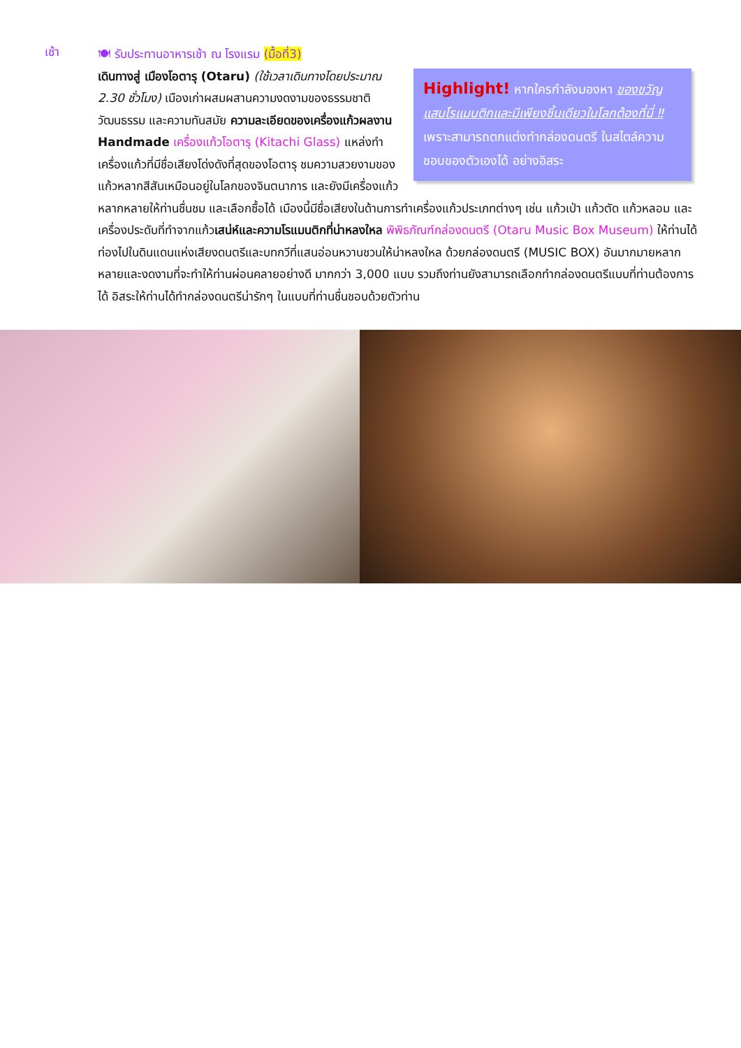เช้า
🍽 รับประทานอาหารเช้า ณ โรงแรม (มื้อที่3)
Highlight! หากใครกำลังมองหา ของขวัญแสนโรแมนติกและมีเพียงชิ้นเดียวในโลกต้องที่นี่ ‼ เพราะสามารถตกแต่งทำกล่องดนตรี ในสไตล์ความชอบของตัวเองได้ อย่างอิสระ
เดินทางสู่ เมืองโอตารุ (Otaru) (ใช้เวลาเดินทางโดยประมาณ 2.30 ชั่วโมง) เมืองเก่าผสมผสานความงดงามของธรรมชาติ วัฒนธรรม และความทันสมัย ความละเอียดของเครื่องแก้วผลงาน Handmade เครื่องแก้วโอตารุ (Kitachi Glass) แหล่งทำเครื่องแก้วที่มีชื่อเสียงโด่งดังที่สุดของโอตารุ ชมความสวยงามของแก้วหลากสีสันเหมือนอยู่ในโลกของจินตนาการ และยังมีเครื่องแก้วหลากหลายให้ท่านชื่นชม และเลือกซื้อได้ เมืองนี้มีชื่อเสียงในด้านการทำเครื่องแก้วประเภทต่างๆ เช่น แก้วเป่า แก้วตัด แก้วหลอม และเครื่องประดับที่ทำจากแก้วเสน่ห์และความโรแมนติกที่น่าหลงใหล พิพิธภัณฑ์กล่องดนตรี (Otaru Music Box Museum) ให้ท่านได้ท่องไปในดินแดนแห่งเสียงดนตรีและบทกวีที่แสนอ่อนหวานชวนให้น่าหลงใหล ด้วยกล่องดนตรี (MUSIC BOX) อันมากมายหลากหลายและงดงามที่จะทำให้ท่านผ่อนคลายอย่างดี มากกว่า 3,000 แบบ รวมถึงท่านยังสามารถเลือกทำกล่องดนตรีแบบที่ท่านต้องการได้ อิสระให้ท่านได้ทำกล่องดนตรีน่ารักๆ ในแบบที่ท่านชื่นชอบด้วยตัวท่าน